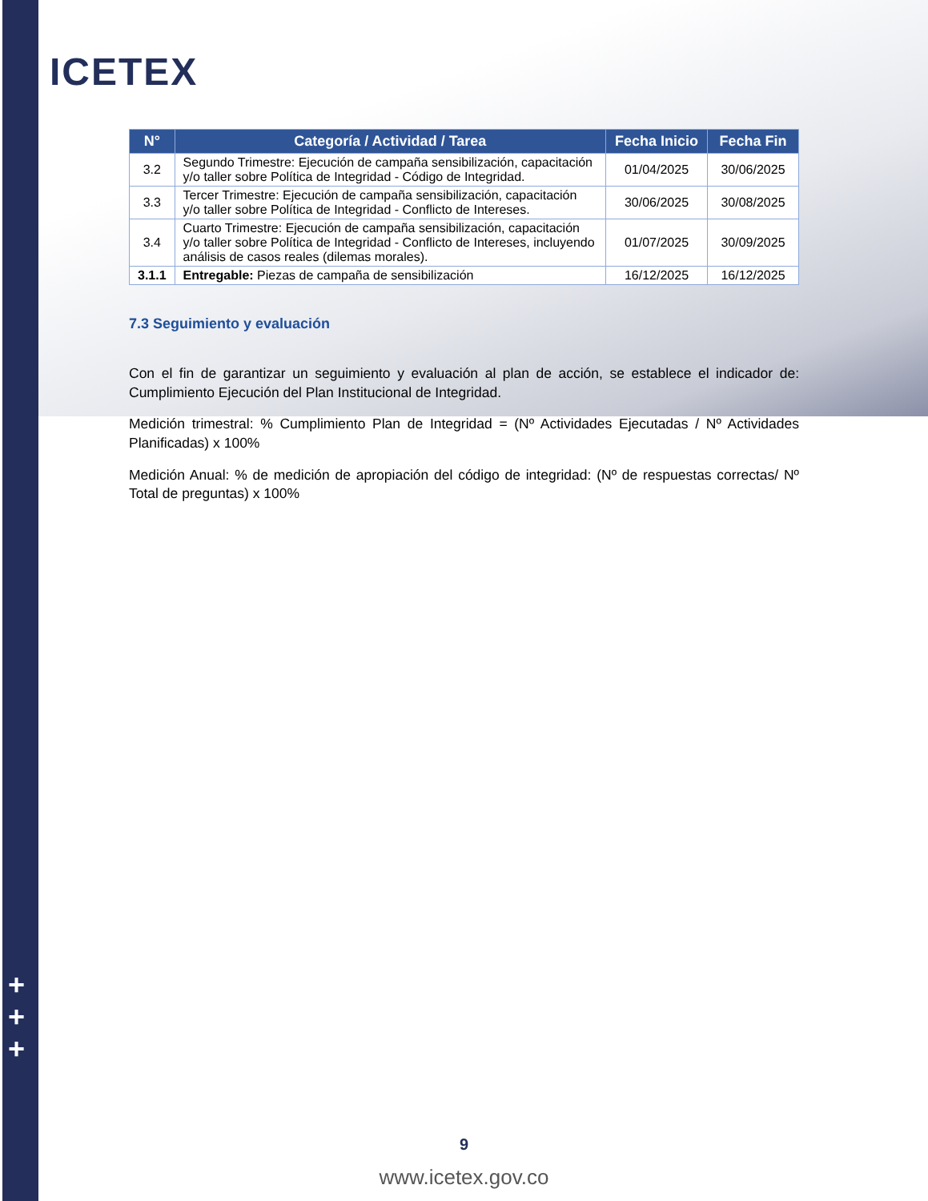ICETEX
+
+
+
| N° | Categoría / Actividad / Tarea | Fecha Inicio | Fecha Fin |
| --- | --- | --- | --- |
| 3.2 | Segundo Trimestre: Ejecución de campaña sensibilización, capacitación y/o taller sobre Política de Integridad - Código de Integridad. | 01/04/2025 | 30/06/2025 |
| 3.3 | Tercer Trimestre: Ejecución de campaña sensibilización, capacitación y/o taller sobre Política de Integridad - Conflicto de Intereses. | 30/06/2025 | 30/08/2025 |
| 3.4 | Cuarto Trimestre: Ejecución de campaña sensibilización, capacitación y/o taller sobre Política de Integridad - Conflicto de Intereses, incluyendo análisis de casos reales (dilemas morales). | 01/07/2025 | 30/09/2025 |
| 3.1.1 | Entregable: Piezas de campaña de sensibilización | 16/12/2025 | 16/12/2025 |
7.3 Seguimiento y evaluación
Con el fin de garantizar un seguimiento y evaluación al plan de acción, se establece el indicador de: Cumplimiento Ejecución del Plan Institucional de Integridad.
Medición trimestral: % Cumplimiento Plan de Integridad = (Nº Actividades Ejecutadas / Nº Actividades Planificadas) x 100%
Medición Anual: % de medición de apropiación del código de integridad: (Nº de respuestas correctas/ Nº Total de preguntas) x 100%
9
www.icetex.gov.co